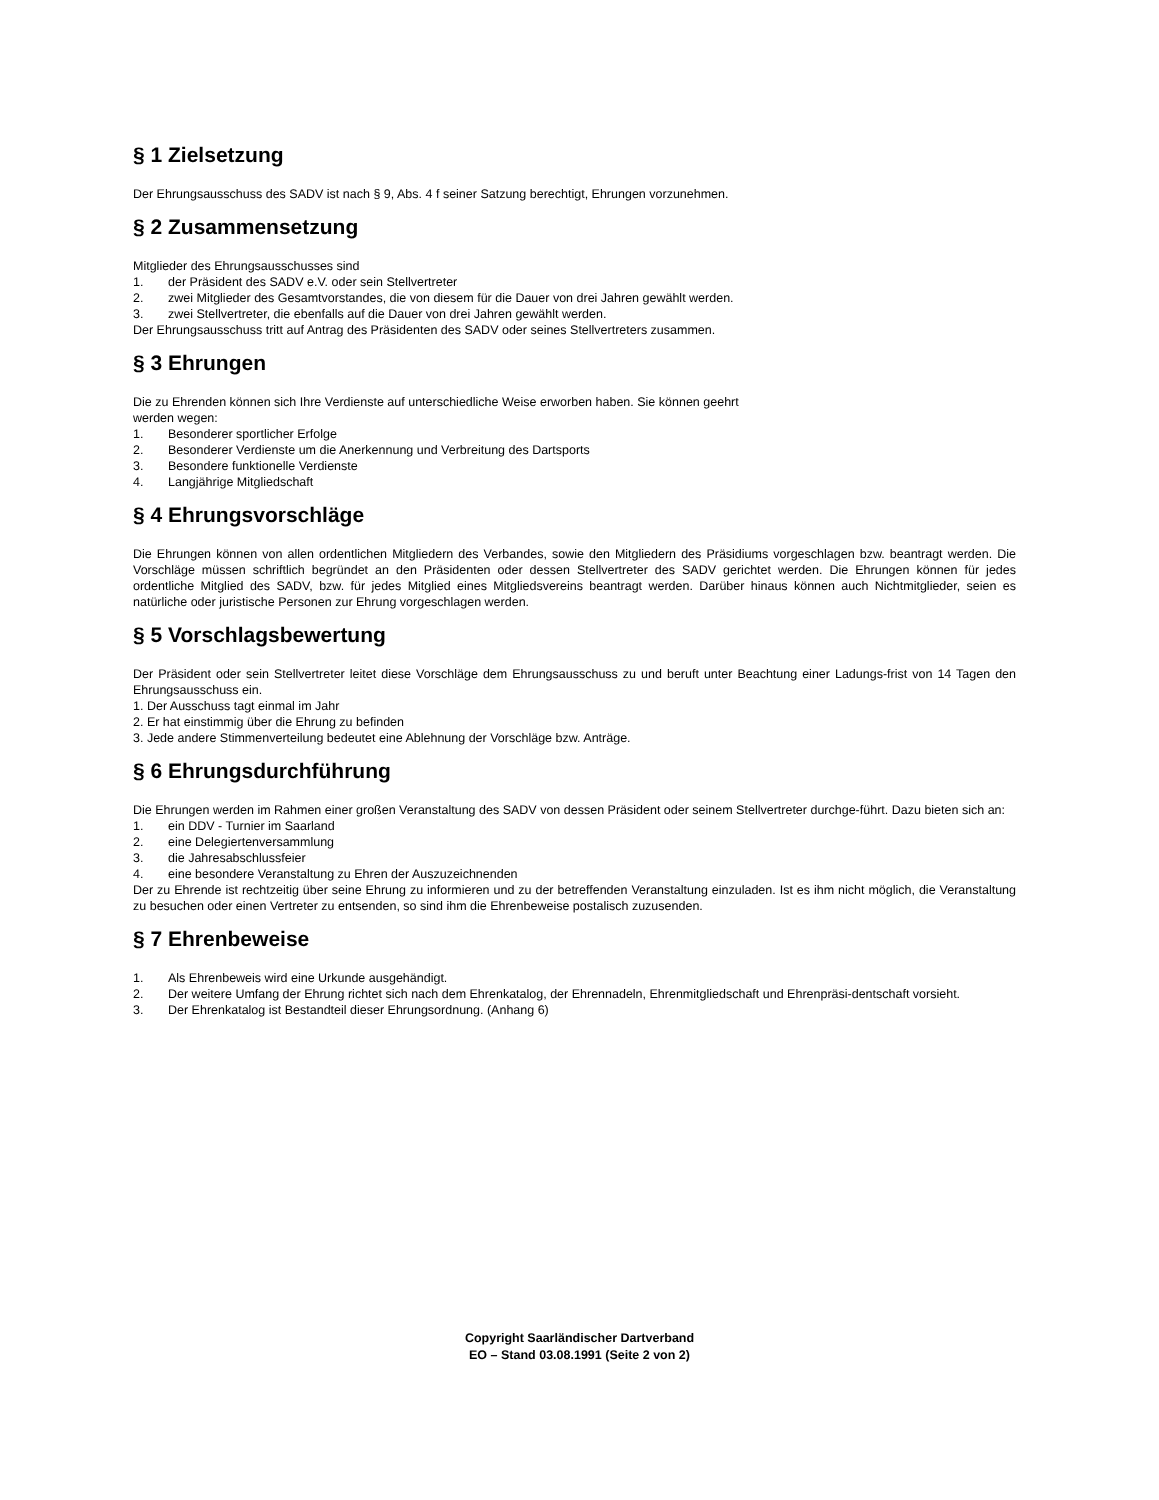§ 1 Zielsetzung
Der Ehrungsausschuss des SADV ist nach § 9, Abs. 4 f seiner Satzung berechtigt, Ehrungen vorzunehmen.
§ 2 Zusammensetzung
Mitglieder des Ehrungsausschusses sind
1. der Präsident des SADV e.V. oder sein Stellvertreter
2. zwei Mitglieder des Gesamtvorstandes, die von diesem für die Dauer von drei Jahren gewählt werden.
3. zwei Stellvertreter, die ebenfalls auf die Dauer von drei Jahren gewählt werden.
Der Ehrungsausschuss tritt auf Antrag des Präsidenten des SADV oder seines Stellvertreters zusammen.
§ 3 Ehrungen
Die zu Ehrenden können sich Ihre Verdienste auf unterschiedliche Weise erworben haben. Sie können geehrt
werden wegen:
1. Besonderer sportlicher Erfolge
2. Besonderer Verdienste um die Anerkennung und Verbreitung des Dartsports
3. Besondere funktionelle Verdienste
4. Langjährige Mitgliedschaft
§ 4 Ehrungsvorschläge
Die Ehrungen können von allen ordentlichen Mitgliedern des Verbandes, sowie den Mitgliedern des Präsidiums vorgeschlagen bzw. beantragt werden. Die Vorschläge müssen schriftlich begründet an den Präsidenten oder dessen Stellvertreter des SADV gerichtet werden. Die Ehrungen können für jedes ordentliche Mitglied des SADV, bzw. für jedes Mitglied eines Mitgliedsvereins beantragt werden. Darüber hinaus können auch Nichtmitglieder, seien es natürliche oder juristische Personen zur Ehrung vorgeschlagen werden.
§ 5 Vorschlagsbewertung
Der Präsident oder sein Stellvertreter leitet diese Vorschläge dem Ehrungsausschuss zu und beruft unter Beachtung einer Ladungs-frist von 14 Tagen den Ehrungsausschuss ein.
1. Der Ausschuss tagt einmal im Jahr
2. Er hat einstimmig über die Ehrung zu befinden
3. Jede andere Stimmenverteilung bedeutet eine Ablehnung der Vorschläge bzw. Anträge.
§ 6 Ehrungsdurchführung
Die Ehrungen werden im Rahmen einer großen Veranstaltung des SADV von dessen Präsident oder seinem Stellvertreter durchge-führt. Dazu bieten sich an:
1. ein DDV - Turnier im Saarland
2. eine Delegiertenversammlung
3. die Jahresabschlussfeier
4. eine besondere Veranstaltung zu Ehren der Auszuzeichnenden
Der zu Ehrende ist rechtzeitig über seine Ehrung zu informieren und zu der betreffenden Veranstaltung einzuladen. Ist es ihm nicht möglich, die Veranstaltung zu besuchen oder einen Vertreter zu entsenden, so sind ihm die Ehrenbeweise postalisch zuzusenden.
§ 7 Ehrenbeweise
1. Als Ehrenbeweis wird eine Urkunde ausgehändigt.
2. Der weitere Umfang der Ehrung richtet sich nach dem Ehrenkatalog, der Ehrennadeln, Ehrenmitgliedschaft und Ehrenpräsi-dentschaft vorsieht.
3. Der Ehrenkatalog ist Bestandteil dieser Ehrungsordnung. (Anhang 6)
Copyright Saarländischer Dartverband
EO – Stand 03.08.1991 (Seite 2 von 2)